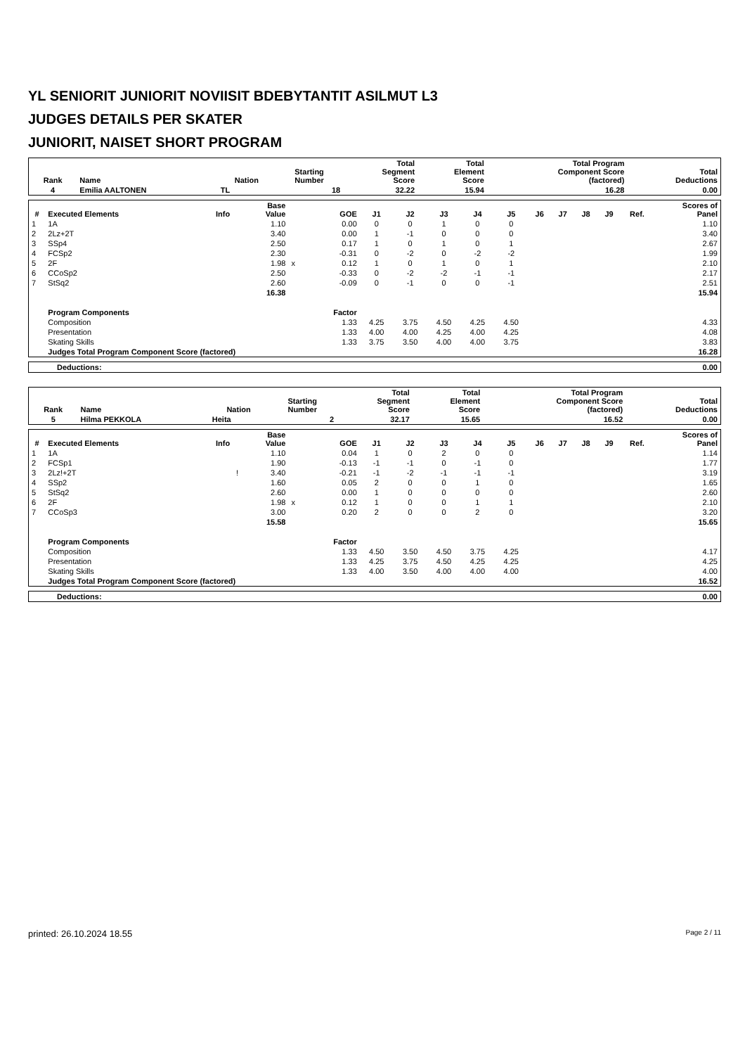YL SENIORIT JUNIORIT NOVIISIT BDEBYTANTIT ASILMUT L3
JUDGES DETAILS PER SKATER
JUNIORIT, NAISET SHORT PROGRAM
| Rank | Name | Nation | Starting Number | Total Segment Score | Total Element Score | Total Program Component Score (factored) | Total Deductions |
| --- | --- | --- | --- | --- | --- | --- | --- |
| 4 | Emilia AALTONEN | TL | 18 | 32.22 | 15.94 | 16.28 | 0.00 |
| # | Executed Elements | Info | Base Value | | GOE | J1 | J2 | J3 | J4 | J5 | J6 | J7 | J8 | J9 | Ref. | Scores of Panel |
| --- | --- | --- | --- | --- | --- | --- | --- | --- | --- | --- | --- | --- | --- | --- | --- | --- |
| 1 | 1A | | 1.10 | | 0.00 | 0 | 0 | 1 | 0 | 0 | | | | | | 1.10 |
| 2 | 2Lz+2T | | 3.40 | | 0.00 | 1 | -1 | 0 | 0 | 0 | | | | | | 3.40 |
| 3 | SSp4 | | 2.50 | | 0.17 | 1 | 0 | 1 | 0 | 1 | | | | | | 2.67 |
| 4 | FCSp2 | | 2.30 | | -0.31 | 0 | -2 | 0 | -2 | -2 | | | | | | 1.99 |
| 5 | 2F | | 1.98 | x | 0.12 | 1 | 0 | 1 | 0 | 1 | | | | | | 2.10 |
| 6 | CCoSp2 | | 2.50 | | -0.33 | 0 | -2 | -2 | -1 | -1 | | | | | | 2.17 |
| 7 | StSq2 | | 2.60 | | -0.09 | 0 | -1 | 0 | 0 | -1 | | | | | | 2.51 |
| | | | 16.38 | | | | | | | | | | | | | 15.94 |
| | Program Components | | | | Factor | | | | | | | | | | | |
| | Composition | | | | 1.33 | 4.25 | 3.75 | 4.50 | 4.25 | 4.50 | | | | | | 4.33 |
| | Presentation | | | | 1.33 | 4.00 | 4.00 | 4.25 | 4.00 | 4.25 | | | | | | 4.08 |
| | Skating Skills | | | | 1.33 | 3.75 | 3.50 | 4.00 | 4.00 | 3.75 | | | | | | 3.83 |
| | Judges Total Program Component Score (factored) | | | | | | | | | | | | | | | 16.28 |
| Deductions: | 0.00 |
| Rank | Name | Nation | Starting Number | Total Segment Score | Total Element Score | Total Program Component Score (factored) | Total Deductions |
| --- | --- | --- | --- | --- | --- | --- | --- |
| 5 | Hilma PEKKOLA | Heita | 2 | 32.17 | 15.65 | 16.52 | 0.00 |
| # | Executed Elements | Info | Base Value | | GOE | J1 | J2 | J3 | J4 | J5 | J6 | J7 | J8 | J9 | Ref. | Scores of Panel |
| --- | --- | --- | --- | --- | --- | --- | --- | --- | --- | --- | --- | --- | --- | --- | --- | --- |
| 1 | 1A | | 1.10 | | 0.04 | 1 | 0 | 2 | 0 | 0 | | | | | | 1.14 |
| 2 | FCSp1 | | 1.90 | | -0.13 | -1 | -1 | 0 | -1 | 0 | | | | | | 1.77 |
| 3 | 2Lz!+2T | ! | 3.40 | | -0.21 | -1 | -2 | -1 | -1 | -1 | | | | | | 3.19 |
| 4 | SSp2 | | 1.60 | | 0.05 | 2 | 0 | 0 | 1 | 0 | | | | | | 1.65 |
| 5 | StSq2 | | 2.60 | | 0.00 | 1 | 0 | 0 | 0 | 0 | | | | | | 2.60 |
| 6 | 2F | | 1.98 | x | 0.12 | 1 | 0 | 0 | 1 | 1 | | | | | | 2.10 |
| 7 | CCoSp3 | | 3.00 | | 0.20 | 2 | 0 | 0 | 2 | 0 | | | | | | 3.20 |
| | | | 15.58 | | | | | | | | | | | | | 15.65 |
| | Program Components | | | | Factor | | | | | | | | | | | |
| | Composition | | | | 1.33 | 4.50 | 3.50 | 4.50 | 3.75 | 4.25 | | | | | | 4.17 |
| | Presentation | | | | 1.33 | 4.25 | 3.75 | 4.50 | 4.25 | 4.25 | | | | | | 4.25 |
| | Skating Skills | | | | 1.33 | 4.00 | 3.50 | 4.00 | 4.00 | 4.00 | | | | | | 4.00 |
| | Judges Total Program Component Score (factored) | | | | | | | | | | | | | | | 16.52 |
| Deductions: | 0.00 |
printed: 26.10.2024 18.55 Page 2 / 11